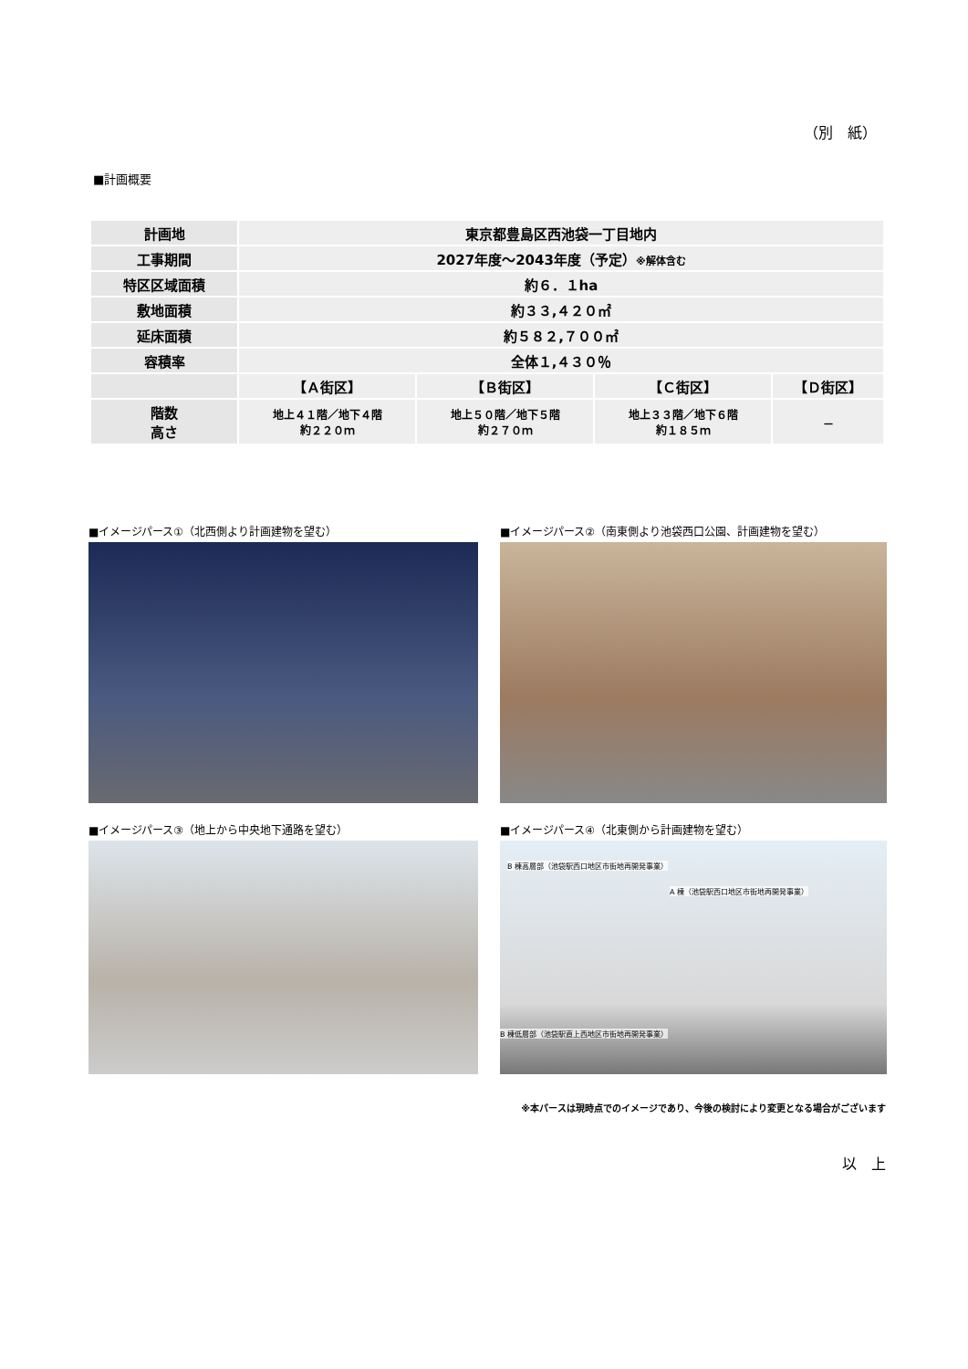（別　紙）
■計画概要
| 計画地 | 東京都豊島区西池袋一丁目地内 | | | |
| 工事期間 | 2027年度～2043年度（予定） ※解体含む | | | |
| 特区区域面積 | 約６．１ha | | | |
| 敷地面積 | 約３３,４２０㎡ | | | |
| 延床面積 | 約５８２,７００㎡ | | | |
| 容積率 | 全体１,４３０％ | | | |
| | 【Ａ街区】 | 【Ｂ街区】 | 【Ｃ街区】 | 【Ｄ街区】 |
| 階数 高さ | 地上４１階／地下４階 約２２０ｍ | 地上５０階／地下５階 約２７０ｍ | 地上３３階／地下６階 約１８５ｍ | － |
■イメージパース①（北西側より計画建物を望む）
■イメージパース②（南東側より池袋西口公園、計画建物を望む）
■イメージパース③（地上から中央地下通路を望む）
■イメージパース④（北東側から計画建物を望む）
B 棟高層部（池袋駅西口地区市街地再開発事業）
A 棟（池袋駅西口地区市街地再開発事業）
B 棟低層部（池袋駅直上西地区市街地再開発事業）
※本パースは現時点でのイメージであり、今後の検討により変更となる場合がございます
以　上